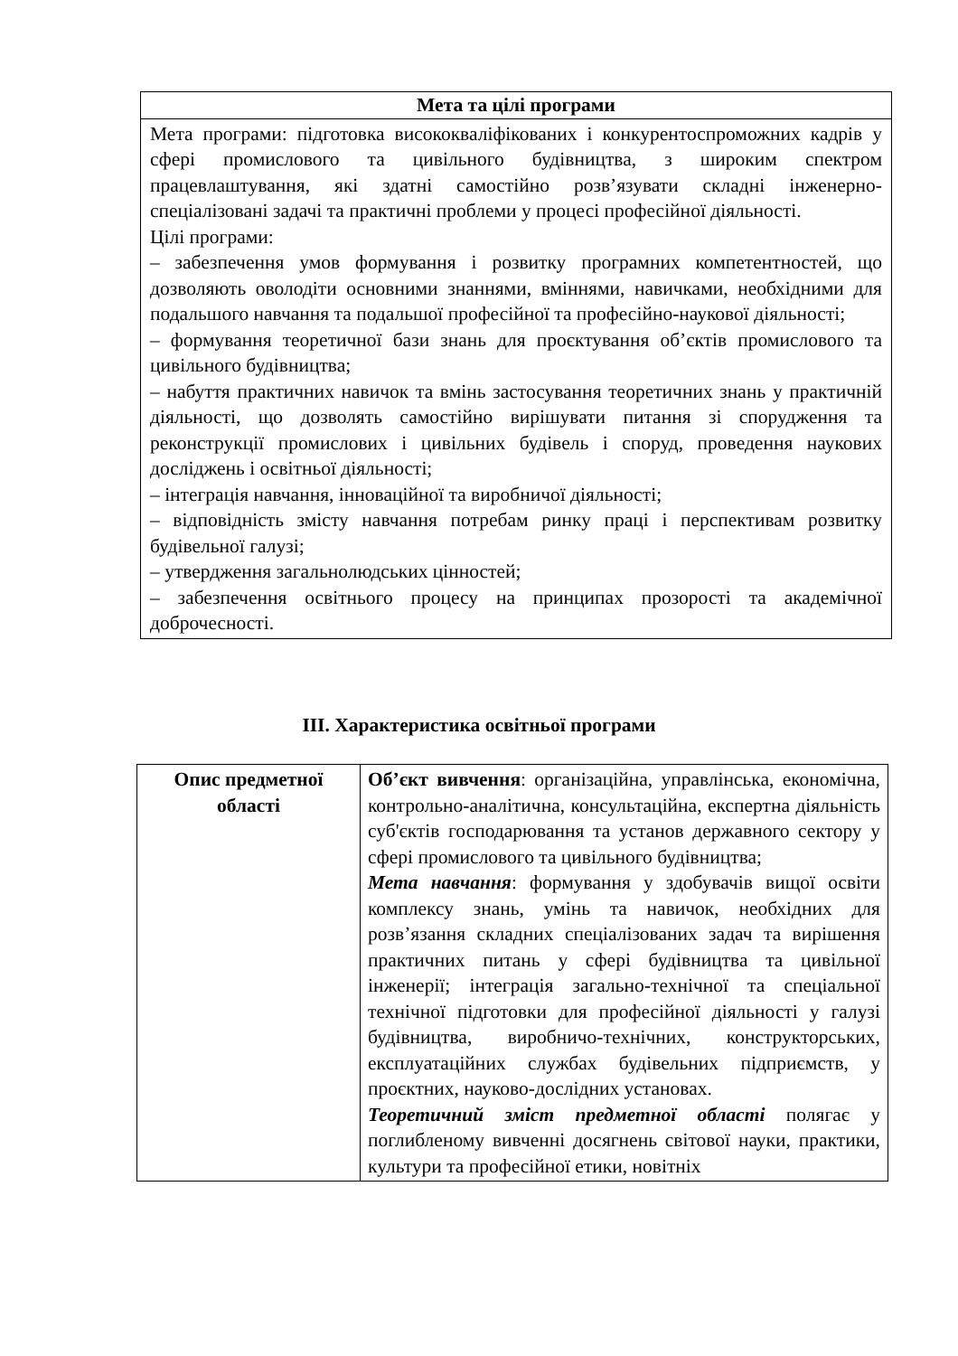| Мета та цілі програми |
| --- |
| Мета програми: підготовка висококваліфікованих і конкурентоспроможних кадрів у сфері промислового та цивільного будівництва, з широким спектром працевлаштування, які здатні самостійно розв’язувати складні інженерно-спеціалізовані задачі та практичні проблеми у процесі професійної діяльності. Цілі програми: – забезпечення умов формування і розвитку програмних компетентностей, що дозволяють оволодіти основними знаннями, вміннями, навичками, необхідними для подальшого навчання та подальшої професійної та професійно-наукової діяльності; – формування теоретичної бази знань для проєктування об’єктів промислового та цивільного будівництва; – набуття практичних навичок та вмінь застосування теоретичних знань у практичній діяльності, що дозволять самостійно вирішувати питання зі спорудження та реконструкції промислових і цивільних будівель і споруд, проведення наукових досліджень і освітньої діяльності; – інтеграція навчання, інноваційної та виробничої діяльності; – відповідність змісту навчання потребам ринку праці і перспективам розвитку будівельної галузі; – утвердження загальнолюдських цінностей; – забезпечення освітнього процесу на принципах прозорості та академічної доброчесності. |
III. Характеристика освітньої програми
| Опис предметної області | Об’єкт вивчення : організаційна, управлінська, економічна, контрольно-аналітична, консультаційна, експертна діяльність суб'єктів господарювання та установ державного сектору у сфері промислового та цивільного будівництва; Мета навчання : формування у здобувачів вищої освіти комплексу знань, умінь та навичок, необхідних для розв’язання складних спеціалізованих задач та вирішення практичних питань у сфері будівництва та цивільної інженерії; інтеграція загально-технічної та спеціальної технічної підготовки для професійної діяльності у галузі будівництва, виробничо-технічних, конструкторських, експлуатаційних службах будівельних підприємств, у проєктних, науково-дослідних установах. Теоретичний зміст предметної області полягає у поглибленому вивченні досягнень світової науки, практики, культури та професійної етики, новітніх |